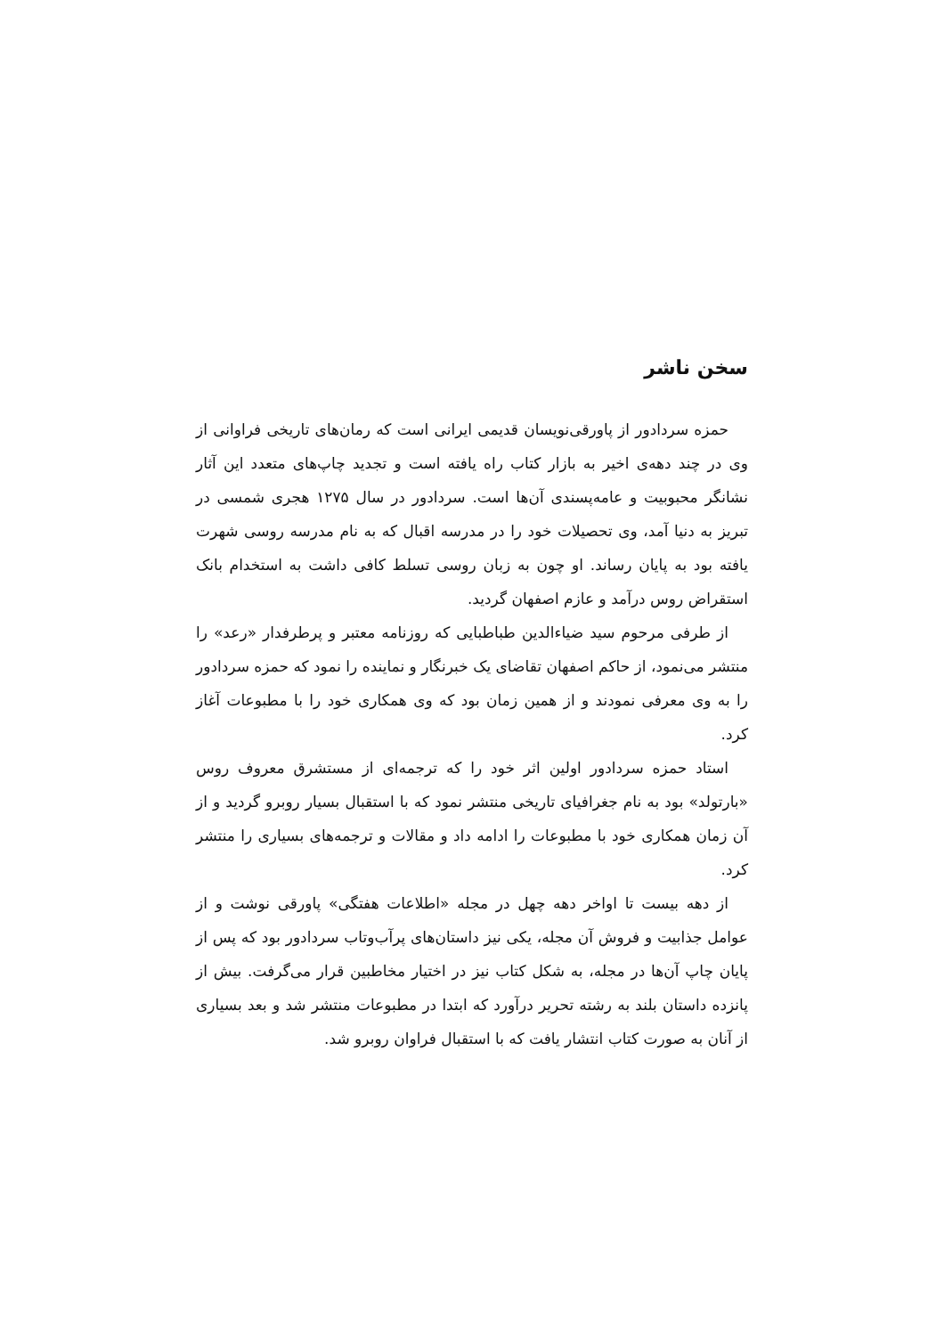سخن ناشر
حمزه سردادور از پاورقی‌نویسان قدیمی ایرانی است که رمان‌های تاریخی فراوانی از وی در چند دهه‌ی اخیر به بازار کتاب راه یافته است و تجدید چاپ‌های متعدد این آثار نشانگر محبوبیت و عامه‌پسندی آن‌ها است. سردادور در سال ۱۲۷۵ هجری شمسی در تبریز به دنیا آمد، وی تحصیلات خود را در مدرسه اقبال که به نام مدرسه روسی شهرت یافته بود به پایان رساند. او چون به زبان روسی تسلط کافی داشت به استخدام بانک استقراض روس درآمد و عازم اصفهان گردید.
از طرفی مرحوم سید ضیاءالدین طباطبایی که روزنامه معتبر و پرطرفدار «رعد» را منتشر می‌نمود، از حاکم اصفهان تقاضای یک خبرنگار و نماینده را نمود که حمزه سردادور را به وی معرفی نمودند و از همین زمان بود که وی همکاری خود را با مطبوعات آغاز کرد.
استاد حمزه سردادور اولین اثر خود را که ترجمه‌ای از مستشرق معروف روس «بارتولد» بود به نام جغرافیای تاریخی منتشر نمود که با استقبال بسیار روبرو گردید و از آن زمان همکاری خود با مطبوعات را ادامه داد و مقالات و ترجمه‌های بسیاری را منتشر کرد.
از دهه بیست تا اواخر دهه چهل در مجله «اطلاعات هفتگی» پاورقی نوشت و از عوامل جذابیت و فروش آن مجله، یکی نیز داستان‌های پرآب‌وتاب سردادور بود که پس از پایان چاپ آن‌ها در مجله، به شکل کتاب نیز در اختیار مخاطبین قرار می‌گرفت. بیش از پانزده داستان بلند به رشته تحریر درآورد که ابتدا در مطبوعات منتشر شد و بعد بسیاری از آنان به صورت کتاب انتشار یافت که با استقبال فراوان روبرو شد.